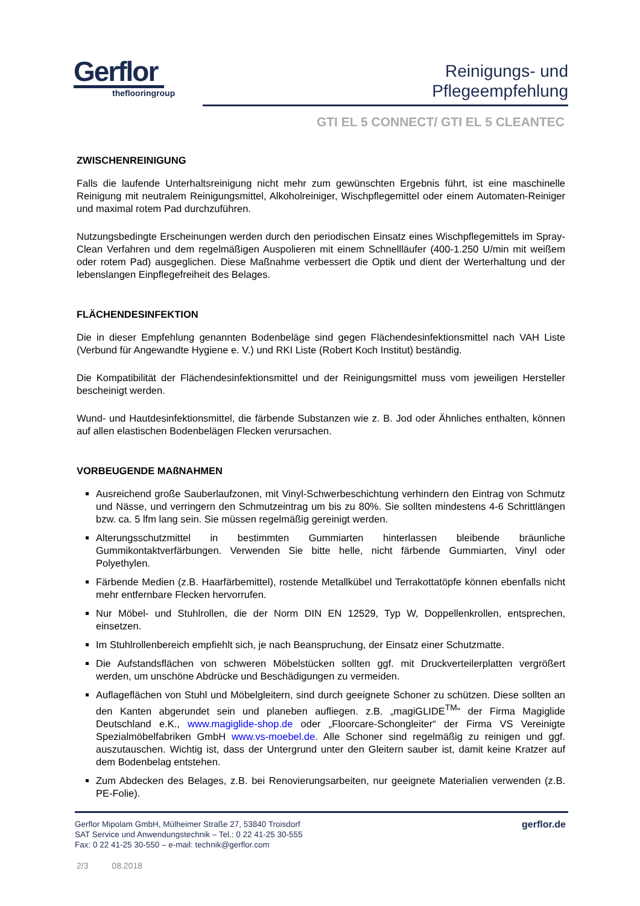Gerflor
theflooringroup
Reinigungs- und
Pflegeempfehlung
GTI EL 5 CONNECT/ GTI EL 5 CLEANTEC
ZWISCHENREINIGUNG
Falls die laufende Unterhaltsreinigung nicht mehr zum gewünschten Ergebnis führt, ist eine maschinelle Reinigung mit neutralem Reinigungsmittel, Alkoholreiniger, Wischpflegemittel oder einem Automaten-Reiniger und maximal rotem Pad durchzuführen.
Nutzungsbedingte Erscheinungen werden durch den periodischen Einsatz eines Wischpflegemittels im Spray-Clean Verfahren und dem regelmäßigen Auspolieren mit einem Schnellläufer (400-1.250 U/min mit weißem oder rotem Pad) ausgeglichen. Diese Maßnahme verbessert die Optik und dient der Werterhaltung und der lebenslangen Einpflegefreiheit des Belages.
FLÄCHENDESINFEKTION
Die in dieser Empfehlung genannten Bodenbeläge sind gegen Flächendesinfektionsmittel nach VAH Liste (Verbund für Angewandte Hygiene e. V.) und RKI Liste (Robert Koch Institut) beständig.
Die Kompatibilität der Flächendesinfektionsmittel und der Reinigungsmittel muss vom jeweiligen Hersteller bescheinigt werden.
Wund- und Hautdesinfektionsmittel, die färbende Substanzen wie z. B. Jod oder Ähnliches enthalten, können auf allen elastischen Bodenbelägen Flecken verursachen.
VORBEUGENDE MAßNAHMEN
Ausreichend große Sauberlaufzonen, mit Vinyl-Schwerbeschichtung verhindern den Eintrag von Schmutz und Nässe, und verringern den Schmutzeintrag um bis zu 80%. Sie sollten mindestens 4-6 Schrittlängen bzw. ca. 5 lfm lang sein. Sie müssen regelmäßig gereinigt werden.
Alterungsschutzmittel in bestimmten Gummiarten hinterlassen bleibende bräunliche Gummikontaktverfärbungen. Verwenden Sie bitte helle, nicht färbende Gummiarten, Vinyl oder Polyethylen.
Färbende Medien (z.B. Haarfärbemittel), rostende Metallkübel und Terrakottatöpfe können ebenfalls nicht mehr entfernbare Flecken hervorrufen.
Nur Möbel- und Stuhlrollen, die der Norm DIN EN 12529, Typ W, Doppellenkrollen, entsprechen, einsetzen.
Im Stuhlrollenbereich empfiehlt sich, je nach Beanspruchung, der Einsatz einer Schutzmatte.
Die Aufstandsflächen von schweren Möbelstücken sollten ggf. mit Druckverteilerplatten vergrößert werden, um unschöne Abdrücke und Beschädigungen zu vermeiden.
Auflageflächen von Stuhl und Möbelgleitern, sind durch geeignete Schoner zu schützen. Diese sollten an den Kanten abgerundet sein und planeben aufliegen. z.B. „magiGLIDE<sup>TM</sup>“ der Firma Magiglide Deutschland e.K., www.magiglide-shop.de oder „Floorcare-Schongleiter“ der Firma VS Vereinigte Spezialmöbelfabriken GmbH www.vs-moebel.de. Alle Schoner sind regelmäßig zu reinigen und ggf. auszutauschen. Wichtig ist, dass der Untergrund unter den Gleitern sauber ist, damit keine Kratzer auf dem Bodenbelag entstehen.
Zum Abdecken des Belages, z.B. bei Renovierungsarbeiten, nur geeignete Materialien verwenden (z.B. PE-Folie).
Gerflor Mipolam GmbH, Mülheimer Straße 27, 53840 Troisdorf
SAT Service und Anwendungstechnik – Tel.: 0 22 41-25 30-555
Fax: 0 22 41-25 30-550 – e-mail: technik@gerflor.com
gerflor.de
2/3 08.2018